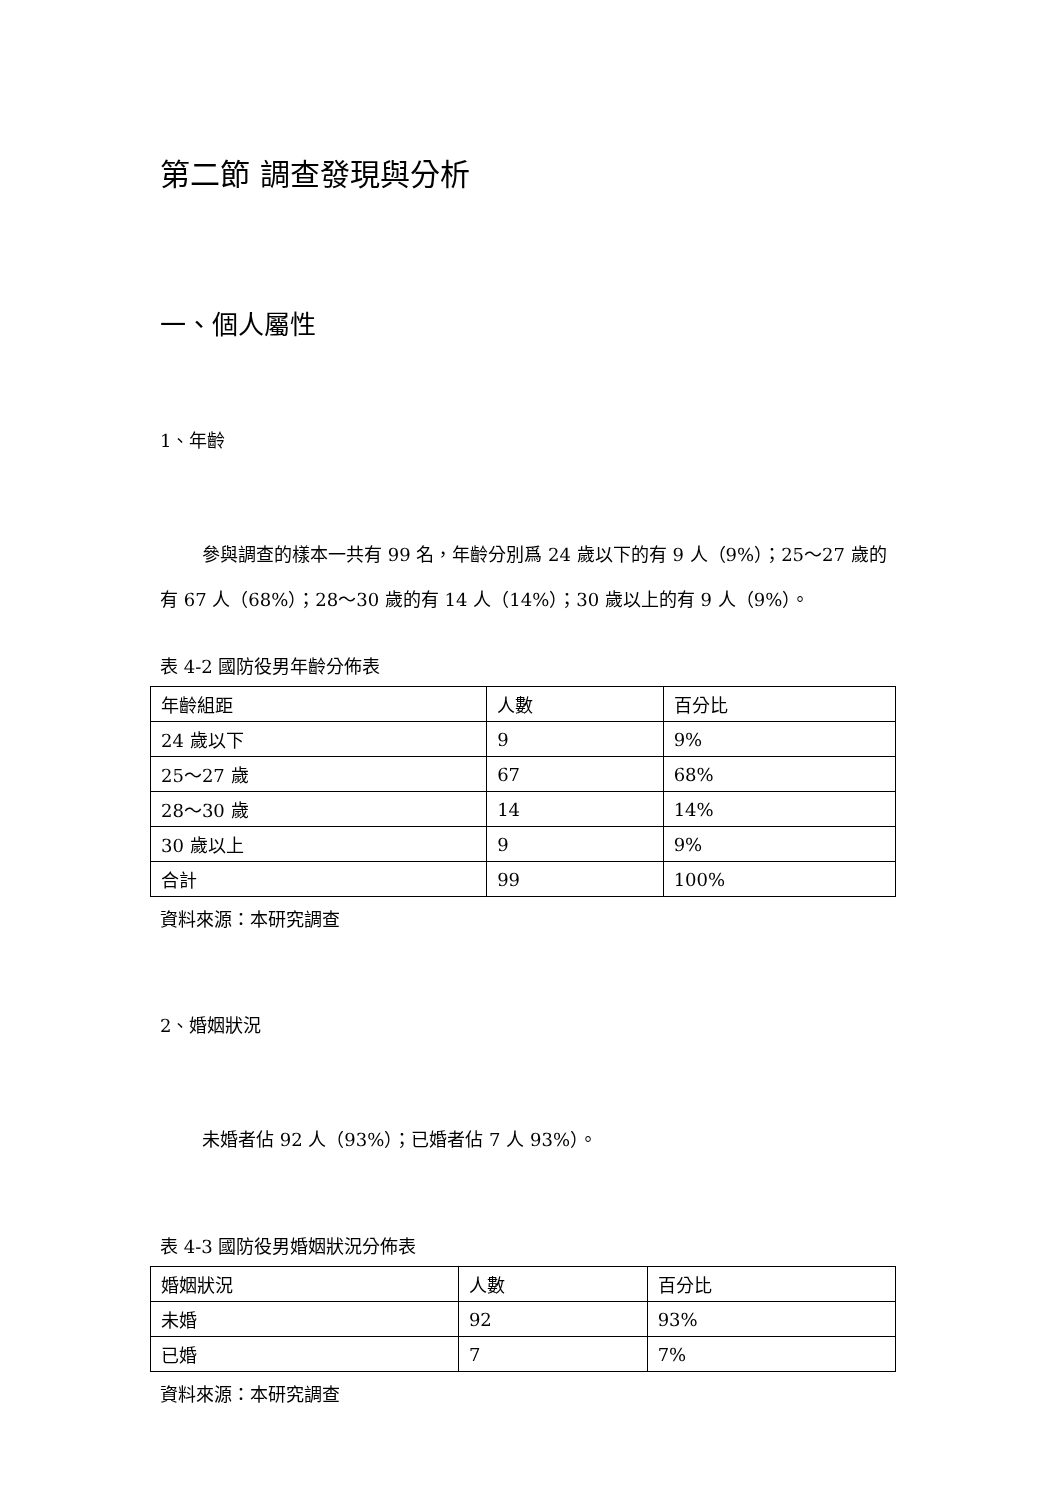第二節 調查發現與分析
一、個人屬性
1、年齡
參與調查的樣本一共有 99 名，年齡分別爲 24 歲以下的有 9 人（9%）；25～27 歲的有 67 人（68%）；28～30 歲的有 14 人（14%）；30 歲以上的有 9 人（9%）。
表 4-2 國防役男年齡分佈表
| 年齡組距 | 人數 | 百分比 |
| --- | --- | --- |
| 24 歲以下 | 9 | 9% |
| 25～27 歲 | 67 | 68% |
| 28～30 歲 | 14 | 14% |
| 30 歲以上 | 9 | 9% |
| 合計 | 99 | 100% |
資料來源：本研究調查
2、婚姻狀況
未婚者佔 92 人（93%）；已婚者佔 7 人 93%）。
表 4-3 國防役男婚姻狀況分佈表
| 婚姻狀況 | 人數 | 百分比 |
| --- | --- | --- |
| 未婚 | 92 | 93% |
| 已婚 | 7 | 7% |
資料來源：本研究調查